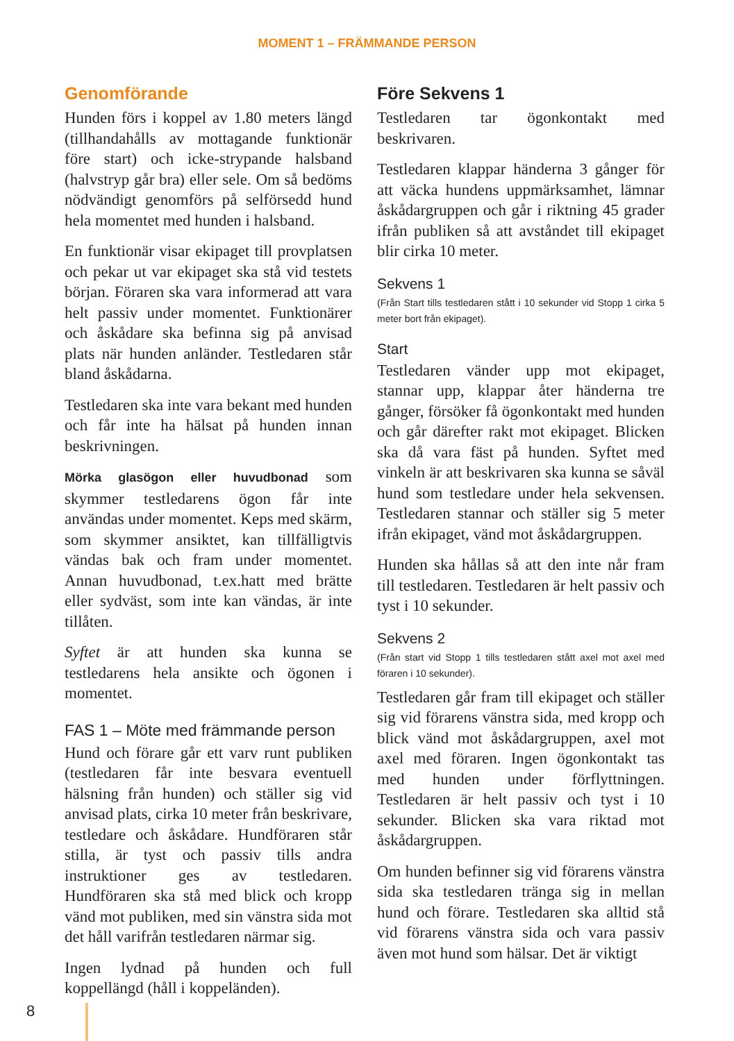MOMENT 1 – FRÄMMANDE PERSON
Genomförande
Hunden förs i koppel av 1.80 meters längd (tillhandahålls av mottagande funktionär före start) och icke-strypande halsband (halvstryp går bra) eller sele. Om så bedöms nödvändigt genomförs på selförsedd hund hela momentet med hunden i halsband.
En funktionär visar ekipaget till provplatsen och pekar ut var ekipaget ska stå vid testets början. Föraren ska vara informerad att vara helt passiv under momentet. Funktionärer och åskådare ska befinna sig på anvisad plats när hunden anländer. Testledaren står bland åskådarna.
Testledaren ska inte vara bekant med hunden och får inte ha hälsat på hunden innan beskrivningen.
Mörka glasögon eller huvudbonad som skymmer testledarens ögon får inte användas under momentet. Keps med skärm, som skymmer ansiktet, kan tillfälligtvis vändas bak och fram under momentet. Annan huvudbonad, t.ex.hatt med brätte eller sydväst, som inte kan vändas, är inte tillåten.
Syftet är att hunden ska kunna se testledarens hela ansikte och ögonen i momentet.
FAS 1 – Möte med främmande person
Hund och förare går ett varv runt publiken (testledaren får inte besvara eventuell hälsning från hunden) och ställer sig vid anvisad plats, cirka 10 meter från beskrivare, testledare och åskådare. Hundföraren står stilla, är tyst och passiv tills andra instruktioner ges av testledaren. Hundföraren ska stå med blick och kropp vänd mot publiken, med sin vänstra sida mot det håll varifrån testledaren närmar sig.
Ingen lydnad på hunden och full koppellängd (håll i koppeländen).
Före Sekvens 1
Testledaren tar ögonkontakt med beskrivaren.
Testledaren klappar händerna 3 gånger för att väcka hundens uppmärksamhet, lämnar åskådargruppen och går i riktning 45 grader ifrån publiken så att avståndet till ekipaget blir cirka 10 meter.
Sekvens 1
(Från Start tills testledaren stått i 10 sekunder vid Stopp 1 cirka 5 meter bort från ekipaget).
Start
Testledaren vänder upp mot ekipaget, stannar upp, klappar åter händerna tre gånger, försöker få ögonkontakt med hunden och går därefter rakt mot ekipaget. Blicken ska då vara fäst på hunden. Syftet med vinkeln är att beskrivaren ska kunna se såväl hund som testledare under hela sekvensen. Testledaren stannar och ställer sig 5 meter ifrån ekipaget, vänd mot åskådargruppen.
Hunden ska hållas så att den inte når fram till testledaren. Testledaren är helt passiv och tyst i 10 sekunder.
Sekvens 2
(Från start vid Stopp 1 tills testledaren stått axel mot axel med föraren i 10 sekunder).
Testledaren går fram till ekipaget och ställer sig vid förarens vänstra sida, med kropp och blick vänd mot åskådargruppen, axel mot axel med föraren. Ingen ögonkontakt tas med hunden under förflyttningen. Testledaren är helt passiv och tyst i 10 sekunder. Blicken ska vara riktad mot åskådargruppen.
Om hunden befinner sig vid förarens vänstra sida ska testledaren tränga sig in mellan hund och förare. Testledaren ska alltid stå vid förarens vänstra sida och vara passiv även mot hund som hälsar. Det är viktigt
8